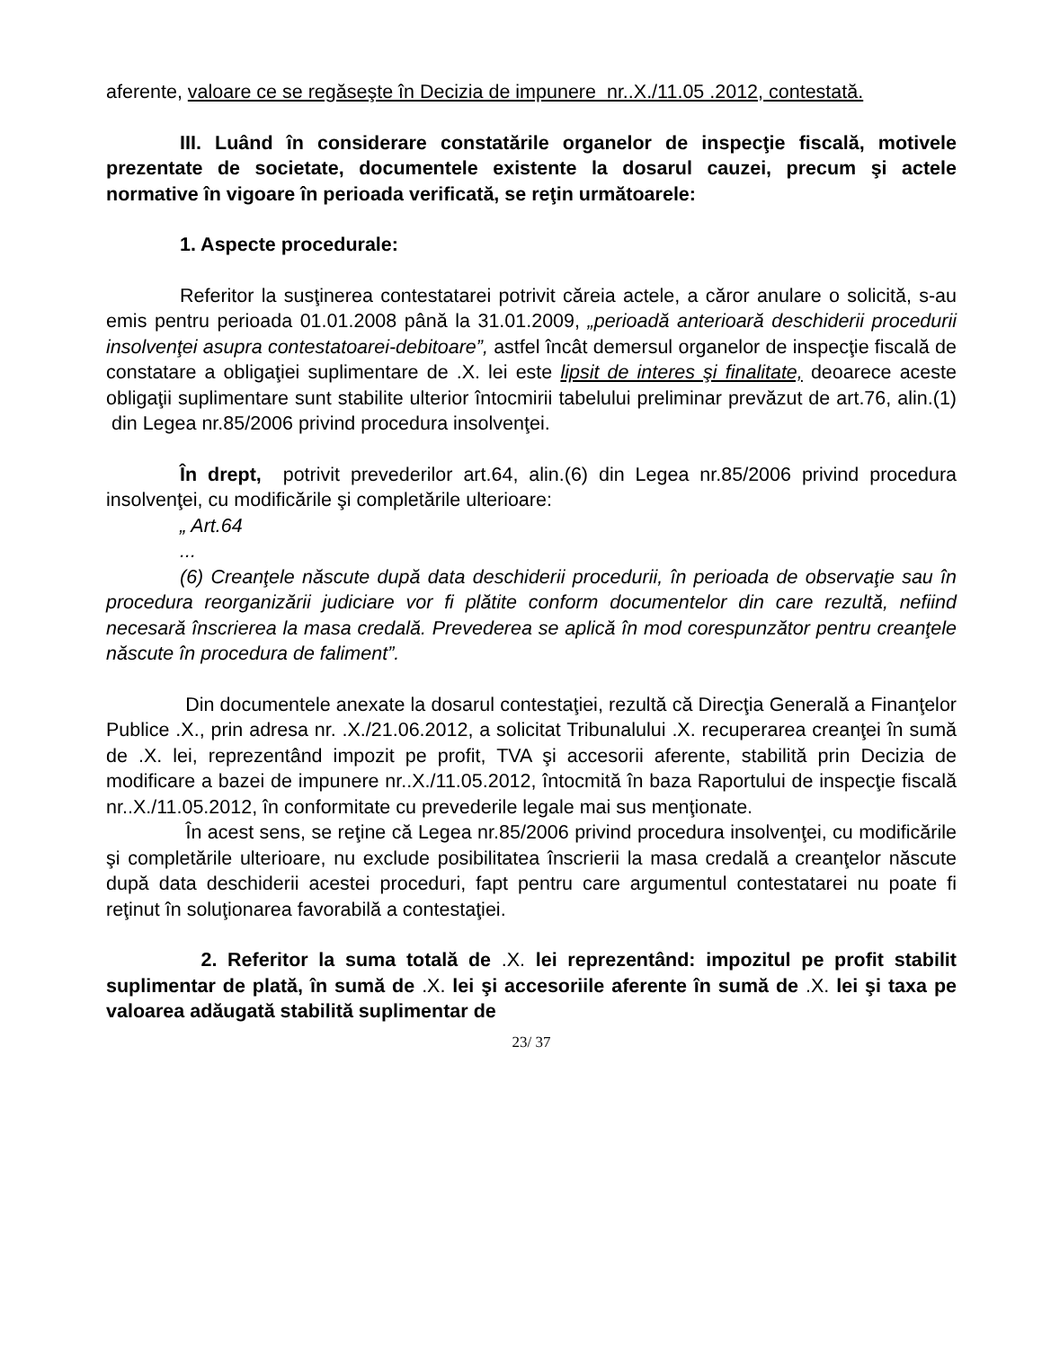aferente, valoare ce se regăseşte în Decizia de impunere nr..X./11.05 .2012, contestată.
III. Luând în considerare constatările organelor de inspecţie fiscală, motivele prezentate de societate, documentele existente la dosarul cauzei, precum şi actele normative în vigoare în perioada verificată, se reţin următoarele:
1. Aspecte procedurale:
Referitor la susţinerea contestatarei potrivit căreia actele, a căror anulare o solicită, s-au emis pentru perioada 01.01.2008 până la 31.01.2009, „perioadă anterioară deschiderii procedurii insolvenţei asupra contestatoarei-debitoare”, astfel încât demersul organelor de inspecţie fiscală de constatare a obligaţiei suplimentare de .X. lei este lipsit de interes şi finalitate, deoarece aceste obligaţii suplimentare sunt stabilite ulterior întocmirii tabelului preliminar prevăzut de art.76, alin.(1) din Legea nr.85/2006 privind procedura insolvenţei.
În drept, potrivit prevederilor art.64, alin.(6) din Legea nr.85/2006 privind procedura insolvenţei, cu modificările şi completările ulterioare:
„ Art.64
...
(6) Creanţele născute după data deschiderii procedurii, în perioada de observaţie sau în procedura reorganizării judiciare vor fi plătite conform documentelor din care rezultă, nefiind necesară înscrierea la masa credală. Prevederea se aplică în mod corespunzător pentru creanţele născute în procedura de faliment”.
Din documentele anexate la dosarul contestaţiei, rezultă că Direcţia Generală a Finanţelor Publice .X., prin adresa nr. .X./21.06.2012, a solicitat Tribunalului .X. recuperarea creanţei în sumă de .X. lei, reprezentând impozit pe profit, TVA şi accesorii aferente, stabilită prin Decizia de modificare a bazei de impunere nr..X./11.05.2012, întocmită în baza Raportului de inspecţie fiscală nr..X./11.05.2012, în conformitate cu prevederile legale mai sus menţionate.
În acest sens, se reţine că Legea nr.85/2006 privind procedura insolvenţei, cu modificările şi completările ulterioare, nu exclude posibilitatea înscrierii la masa credală a creanţelor născute după data deschiderii acestei proceduri, fapt pentru care argumentul contestatarei nu poate fi reţinut în soluţionarea favorabilă a contestaţiei.
2. Referitor la suma totală de .X. lei reprezentând: impozitul pe profit stabilit suplimentar de plată, în sumă de .X. lei şi accesoriile aferente în sumă de .X. lei şi taxa pe valoarea adăugată stabilită suplimentar de
23/ 37